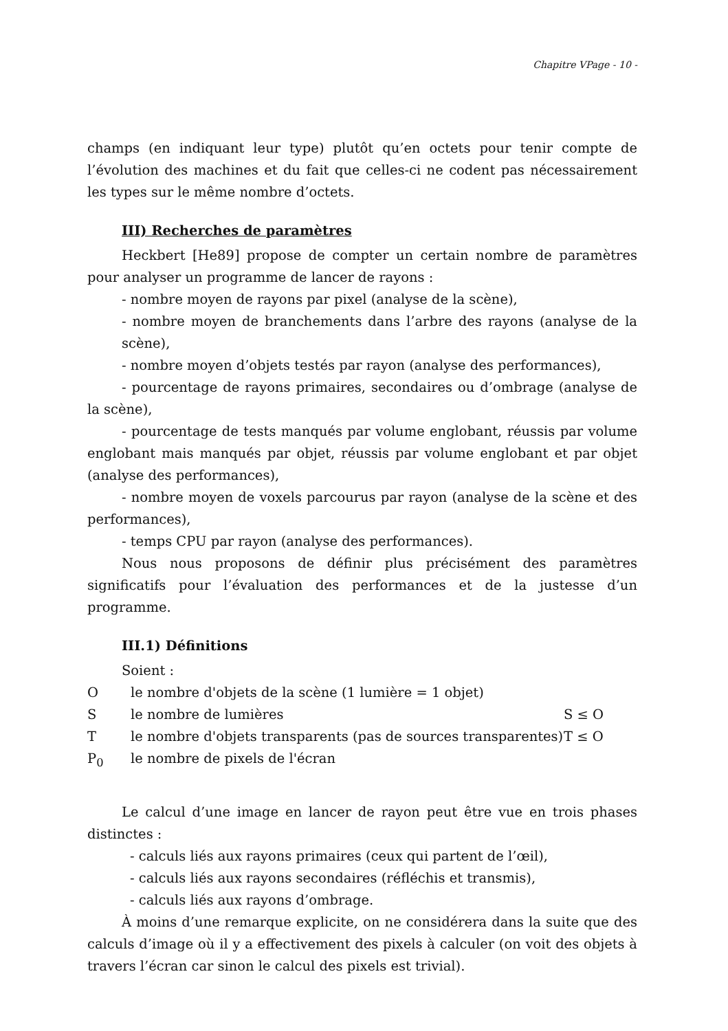Chapitre VPage - 10 -
champs (en indiquant leur type) plutôt qu’en octets pour tenir compte de l’évolution des machines et du fait que celles-ci ne codent pas nécessairement les types sur le même nombre d’octets.
III) Recherches de paramètres
Heckbert [He89] propose de compter un certain nombre de paramètres pour analyser un programme de lancer de rayons :
- nombre moyen de rayons par pixel (analyse de la scène),
- nombre moyen de branchements dans l’arbre des rayons (analyse de la scène),
- nombre moyen d’objets testés par rayon (analyse des performances),
- pourcentage de rayons primaires, secondaires ou d’ombrage (analyse de la scène),
- pourcentage de tests manqués par volume englobant, réussis par volume englobant mais manqués par objet, réussis par volume englobant et par objet (analyse des performances),
- nombre moyen de voxels parcourus par rayon (analyse de la scène et des performances),
- temps CPU par rayon (analyse des performances).
Nous nous proposons de définir plus précisément des paramètres significatifs pour l’évaluation des performances et de la justesse d’un programme.
III.1) Définitions
Soient :
| O | le nombre d'objets de la scène (1 lumière = 1 objet) | |
| S | le nombre de lumières | S ≤ O |
| T | le nombre d'objets transparents (pas de sources transparentes) | T ≤ O |
| P<sub>0</sub> | le nombre de pixels de l'écran | |
Le calcul d’une image en lancer de rayon peut être vue en trois phases distinctes :
- calculs liés aux rayons primaires (ceux qui partent de l’œil),
- calculs liés aux rayons secondaires (réfléchis et transmis),
- calculs liés aux rayons d’ombrage.
À moins d’une remarque explicite, on ne considérera dans la suite que des calculs d’image où il y a effectivement des pixels à calculer (on voit des objets à travers l’écran car sinon le calcul des pixels est trivial).